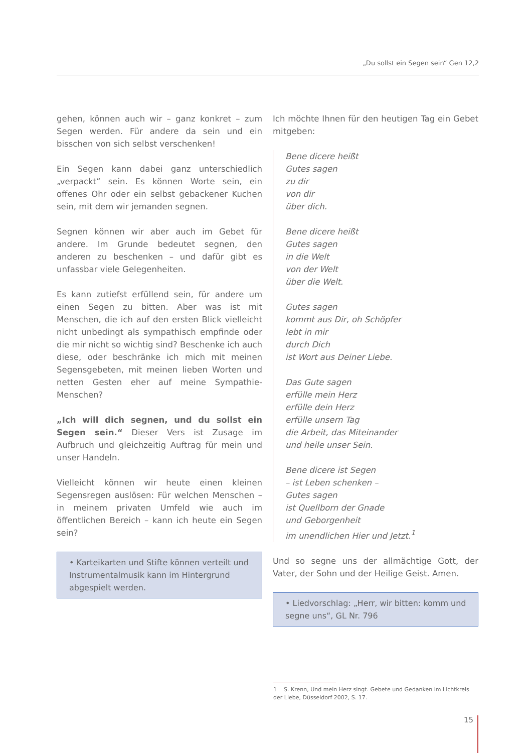„Du sollst ein Segen sein“ Gen 12,2
gehen, können auch wir – ganz konkret – zum Segen werden. Für andere da sein und ein bisschen von sich selbst verschenken!
Ein Segen kann dabei ganz unterschiedlich „verpackt“ sein. Es können Worte sein, ein offenes Ohr oder ein selbst gebackener Kuchen sein, mit dem wir jemanden segnen.
Segnen können wir aber auch im Gebet für andere. Im Grunde bedeutet segnen, den anderen zu beschenken – und dafür gibt es unfassbar viele Gelegenheiten.
Es kann zutiefst erfüllend sein, für andere um einen Segen zu bitten. Aber was ist mit Menschen, die ich auf den ersten Blick vielleicht nicht unbedingt als sympathisch empfinde oder die mir nicht so wichtig sind? Beschenke ich auch diese, oder beschränke ich mich mit meinen Segensgebeten, mit meinen lieben Worten und netten Gesten eher auf meine Sympathie-Menschen?
„Ich will dich segnen, und du sollst ein Segen sein.“ Dieser Vers ist Zusage im Aufbruch und gleichzeitig Auftrag für mein und unser Handeln.
Vielleicht können wir heute einen kleinen Segensregen auslösen: Für welchen Menschen – in meinem privaten Umfeld wie auch im öffentlichen Bereich – kann ich heute ein Segen sein?
• Karteikarten und Stifte können verteilt und Instrumentalmusik kann im Hintergrund abgespielt werden.
Ich möchte Ihnen für den heutigen Tag ein Gebet mitgeben:
Bene dicere heißt
Gutes sagen
zu dir
von dir
über dich.
Bene dicere heißt
Gutes sagen
in die Welt
von der Welt
über die Welt.
Gutes sagen
kommt aus Dir, oh Schöpfer
lebt in mir
durch Dich
ist Wort aus Deiner Liebe.
Das Gute sagen
erfülle mein Herz
erfülle dein Herz
erfülle unsern Tag
die Arbeit, das Miteinander
und heile unser Sein.
Bene dicere ist Segen
– ist Leben schenken –
Gutes sagen
ist Quellborn der Gnade
und Geborgenheit
im unendlichen Hier und Jetzt.<sup>1</sup>
Und so segne uns der allmächtige Gott, der Vater, der Sohn und der Heilige Geist. Amen.
• Liedvorschlag: „Herr, wir bitten: komm und segne uns“, GL Nr. 796
1 S. Krenn, Und mein Herz singt. Gebete und Gedanken im Lichtkreis der Liebe, Düsseldorf 2002, S. 17.
15